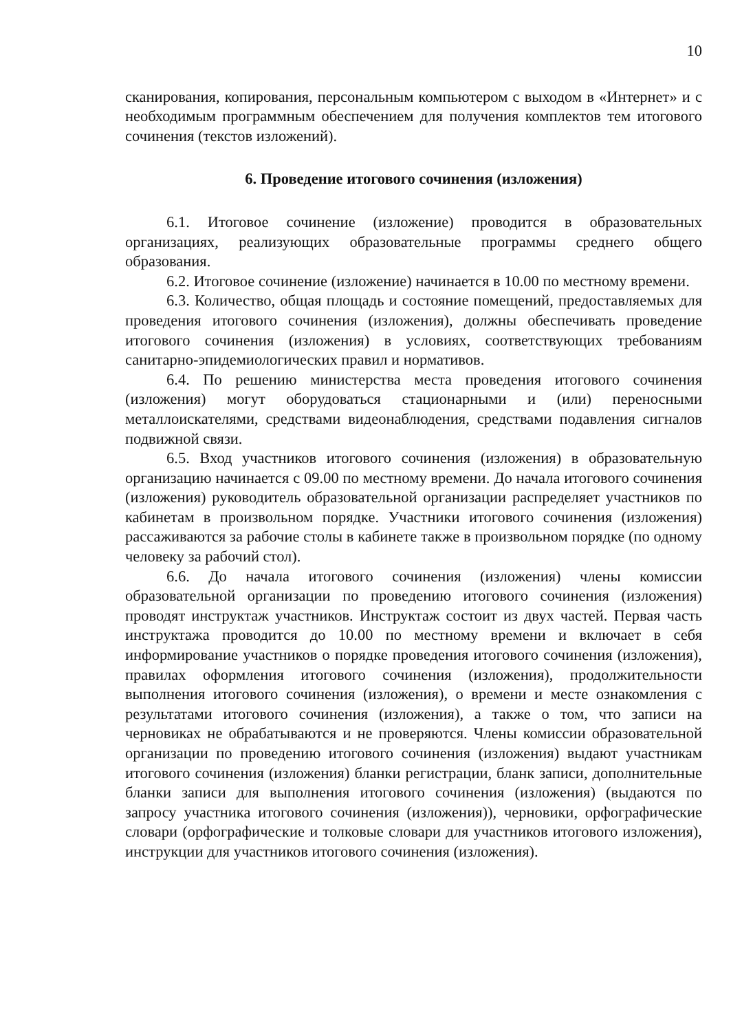10
сканирования, копирования, персональным компьютером с выходом в «Интернет» и с необходимым программным обеспечением для получения комплектов тем итогового сочинения (текстов изложений).
6. Проведение итогового сочинения (изложения)
6.1. Итоговое сочинение (изложение) проводится в образовательных организациях, реализующих образовательные программы среднего общего образования.
6.2. Итоговое сочинение (изложение) начинается в 10.00 по местному времени.
6.3. Количество, общая площадь и состояние помещений, предоставляемых для проведения итогового сочинения (изложения), должны обеспечивать проведение итогового сочинения (изложения) в условиях, соответствующих требованиям санитарно-эпидемиологических правил и нормативов.
6.4. По решению министерства места проведения итогового сочинения (изложения) могут оборудоваться стационарными и (или) переносными металлоискателями, средствами видеонаблюдения, средствами подавления сигналов подвижной связи.
6.5. Вход участников итогового сочинения (изложения) в образовательную организацию начинается с 09.00 по местному времени. До начала итогового сочинения (изложения) руководитель образовательной организации распределяет участников по кабинетам в произвольном порядке. Участники итогового сочинения (изложения) рассаживаются за рабочие столы в кабинете также в произвольном порядке (по одному человеку за рабочий стол).
6.6. До начала итогового сочинения (изложения) члены комиссии образовательной организации по проведению итогового сочинения (изложения) проводят инструктаж участников. Инструктаж состоит из двух частей. Первая часть инструктажа проводится до 10.00 по местному времени и включает в себя информирование участников о порядке проведения итогового сочинения (изложения), правилах оформления итогового сочинения (изложения), продолжительности выполнения итогового сочинения (изложения), о времени и месте ознакомления с результатами итогового сочинения (изложения), а также о том, что записи на черновиках не обрабатываются и не проверяются. Члены комиссии образовательной организации по проведению итогового сочинения (изложения) выдают участникам итогового сочинения (изложения) бланки регистрации, бланк записи, дополнительные бланки записи для выполнения итогового сочинения (изложения) (выдаются по запросу участника итогового сочинения (изложения)), черновики, орфографические словари (орфографические и толковые словари для участников итогового изложения), инструкции для участников итогового сочинения (изложения).